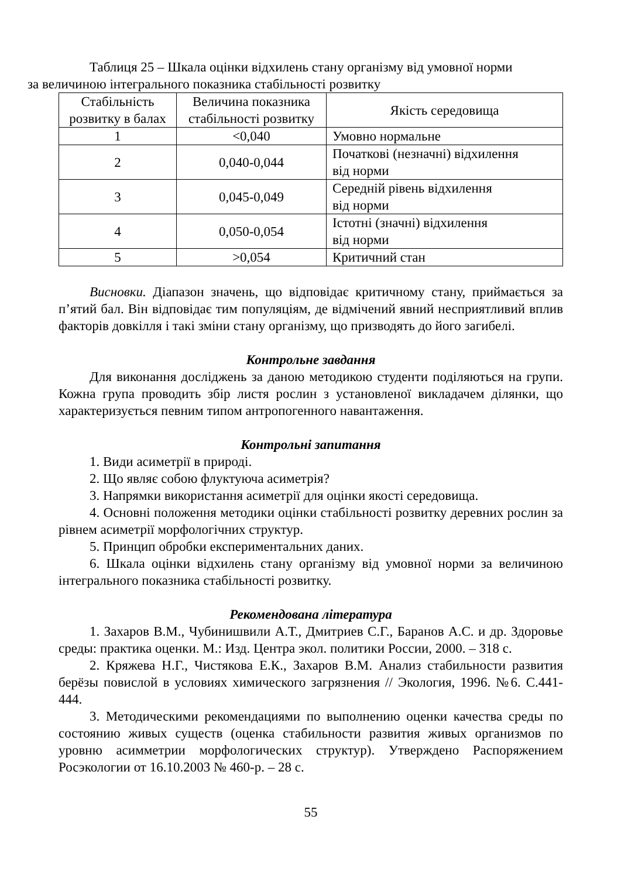Таблиця 25 – Шкала оцінки відхилень стану організму від умовної норми
за величиною інтегрального показника стабільності розвитку
| Стабільність розвитку в балах | Величина показника стабільності розвитку | Якість середовища |
| --- | --- | --- |
| 1 | <0,040 | Умовно нормальне |
| 2 | 0,040-0,044 | Початкові (незначні) відхилення від норми |
| 3 | 0,045-0,049 | Середній рівень відхилення від норми |
| 4 | 0,050-0,054 | Істотні (значні) відхилення від норми |
| 5 | >0,054 | Критичний стан |
Висновки. Діапазон значень, що відповідає критичному стану, приймається за п’ятий бал. Він відповідає тим популяціям, де відмічений явний несприятливий вплив факторів довкілля і такі зміни стану організму, що призводять до його загибелі.
Контрольне завдання
Для виконання досліджень за даною методикою студенти поділяються на групи. Кожна група проводить збір листя рослин з установленої викладачем ділянки, що характеризується певним типом антропогенного навантаження.
Контрольні запитання
1. Види асиметрії в природі.
2. Що являє собою флуктуюча асиметрія?
3. Напрямки використання асиметрії для оцінки якості середовища.
4. Основні положення методики оцінки стабільності розвитку деревних рослин за рівнем асиметрії морфологічних структур.
5. Принцип обробки експериментальних даних.
6. Шкала оцінки відхилень стану організму від умовної норми за величиною інтегрального показника стабільності розвитку.
Рекомендована література
1. Захаров В.М., Чубинишвили А.Т., Дмитриев С.Г., Баранов А.С. и др. Здоровье среды: практика оценки. М.: Изд. Центра экол. политики России, 2000. – 318 с.
2. Кряжева Н.Г., Чистякова Е.К., Захаров В.М. Анализ стабильности развития берёзы повислой в условиях химического загрязнения // Экология, 1996. №6. С.441-444.
3. Методическими рекомендациями по выполнению оценки качества среды по состоянию живых существ (оценка стабильности развития живых организмов по уровню асимметрии морфологических структур). Утверждено Распоряжением Росэкологии от 16.10.2003 № 460-р. – 28 с.
55